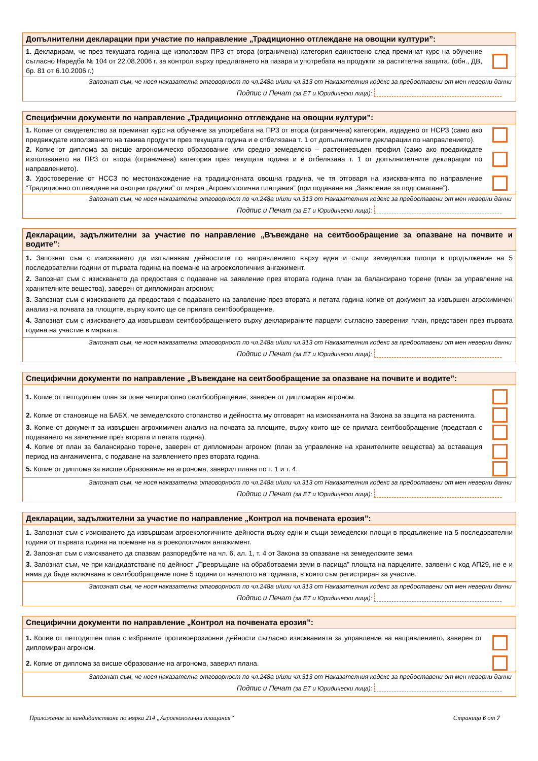Допълнителни декларации при участие по направление „Традиционно отглеждане на овощни култури”:
1. Декларирам, че през текущата година ще използвам ПРЗ от втора (ограничена) категория единствено след преминат курс на обучение съгласно Наредба № 104 от 22.08.2006 г. за контрол върху предлагането на пазара и употребата на продукти за растителна защита. (обн., ДВ, бр. 81 от 6.10.2006 г.)
Запознат съм, че нося наказателна отговорност по чл.248а и/или чл.313 от Наказателния кодекс за предоставени от мен неверни данни
Подпис и Печат (за ЕТ и Юридически лица):
Специфични документи по направление „Традиционно отглеждане на овощни култури”:
1. Копие от свидетелство за преминат курс на обучение за употребата на ПРЗ от втора (ограничена) категория, издадено от НСРЗ (само ако предвиждате използването на такива продукти през текущата година и е отбелязана т. 1 от допълнителните декларации по направлението).
2. Копие от диплома за висше агрономическо образование или средно земеделско – растениевъден профил (само ако предвиждате използването на ПРЗ от втора (ограничена) категория през текущата година и е отбелязана т. 1 от допълнителните декларации по направлението).
3. Удостоверение от НССЗ по местонахождение на традиционната овощна градина, че тя отговаря на изискванията по направление “Традиционно отглеждане на овощни градини” от мярка „Агроекологични плащания” (при подаване на „Заявление за подпомагане”).
Запознат съм, че нося наказателна отговорност по чл.248а и/или чл.313 от Наказателния кодекс за предоставени от мен неверни данни
Подпис и Печат (за ЕТ и Юридически лица):
Декларации, задължителни за участие по направление „Въвеждане на сеитбообращение за опазване на почвите и водите”:
1. Запознат съм с изискването да изпълнявам дейностите по направлението върху едни и същи земеделски площи в продължение на 5 последователни години от първата година на поемане на агроекологичния ангажимент.
2. Запознат съм с изискването да предоставя с подаване на заявление през втората година план за балансирано торене (план за управление на хранителните вещества), заверен от дипломиран агроном;
3. Запознат съм с изискването да предоставя с подаването на заявление през втората и петата година копие от документ за извършен агрохимичен анализ на почвата за площите, върху които ще се прилага сеитбообращение.
4. Запознат съм с изискването да извършвам сеитбообращението върху декларираните парцели съгласно заверения план, представен през първата година на участие в мярката.
Запознат съм, че нося наказателна отговорност по чл.248а и/или чл.313 от Наказателния кодекс за предоставени от мен неверни данни
Подпис и Печат (за ЕТ и Юридически лица):
Специфични документи по направление „Въвеждане на сеитбообращение за опазване на почвите и водите”:
1. Копие от петгодишен план за поне четириполно сеитбообращение, заверен от дипломиран агроном.
2. Копие от становище на БАБХ, че земеделското стопанство и дейността му отговарят на изискванията на Закона за защита на растенията.
3. Копие от документ за извършен агрохимичен анализ на почвата за площите, върху които ще се прилага сеитбообращение (представя с подаването на заявление през втората и петата година).
4. Копие от план за балансирано торене, заверен от дипломиран агроном (план за управление на хранителните вещества) за оставащия период на ангажимента, с подаване на заявлението през втората година.
5. Копие от диплома за висше образование на агронома, заверил плана по т. 1 и т. 4.
Запознат съм, че нося наказателна отговорност по чл.248а и/или чл.313 от Наказателния кодекс за предоставени от мен неверни данни
Подпис и Печат (за ЕТ и Юридически лица):
Декларации, задължителни за участие по направление „Контрол на почвената ерозия”:
1. Запознат съм с изискването да извършвам агроекологичните дейности върху едни и същи земеделски площи в продължение на 5 последователни години от първата година на поемане на агроекологичния ангажимент.
2. Запознат съм с изискването да спазвам разпоредбите на чл. 6, ал. 1, т. 4 от Закона за опазване на земеделските земи.
3. Запознат съм, че при кандидатстване по дейност „Превръщане на обработваеми земи в пасища” площта на парцелите, заявени с код АП29, не е и няма да бъде включвана в сеитбообращение поне 5 години от началото на годината, в която съм регистриран за участие.
Запознат съм, че нося наказателна отговорност по чл.248а и/или чл.313 от Наказателния кодекс за предоставени от мен неверни данни
Подпис и Печат (за ЕТ и Юридически лица):
Специфични документи по направление „Контрол на почвената ерозия”:
1. Копие от петгодишен план с избраните противоерозионни дейности съгласно изискванията за управление на направлението, заверен от дипломиран агроном.
2. Копие от диплома за висше образование на агронома, заверил плана.
Запознат съм, че нося наказателна отговорност по чл.248а и/или чл.313 от Наказателния кодекс за предоставени от мен неверни данни
Подпис и Печат (за ЕТ и Юридически лица):
Приложение за кандидатстване по мярка 214 „Агроекологични плащания” Страница 6 от 7